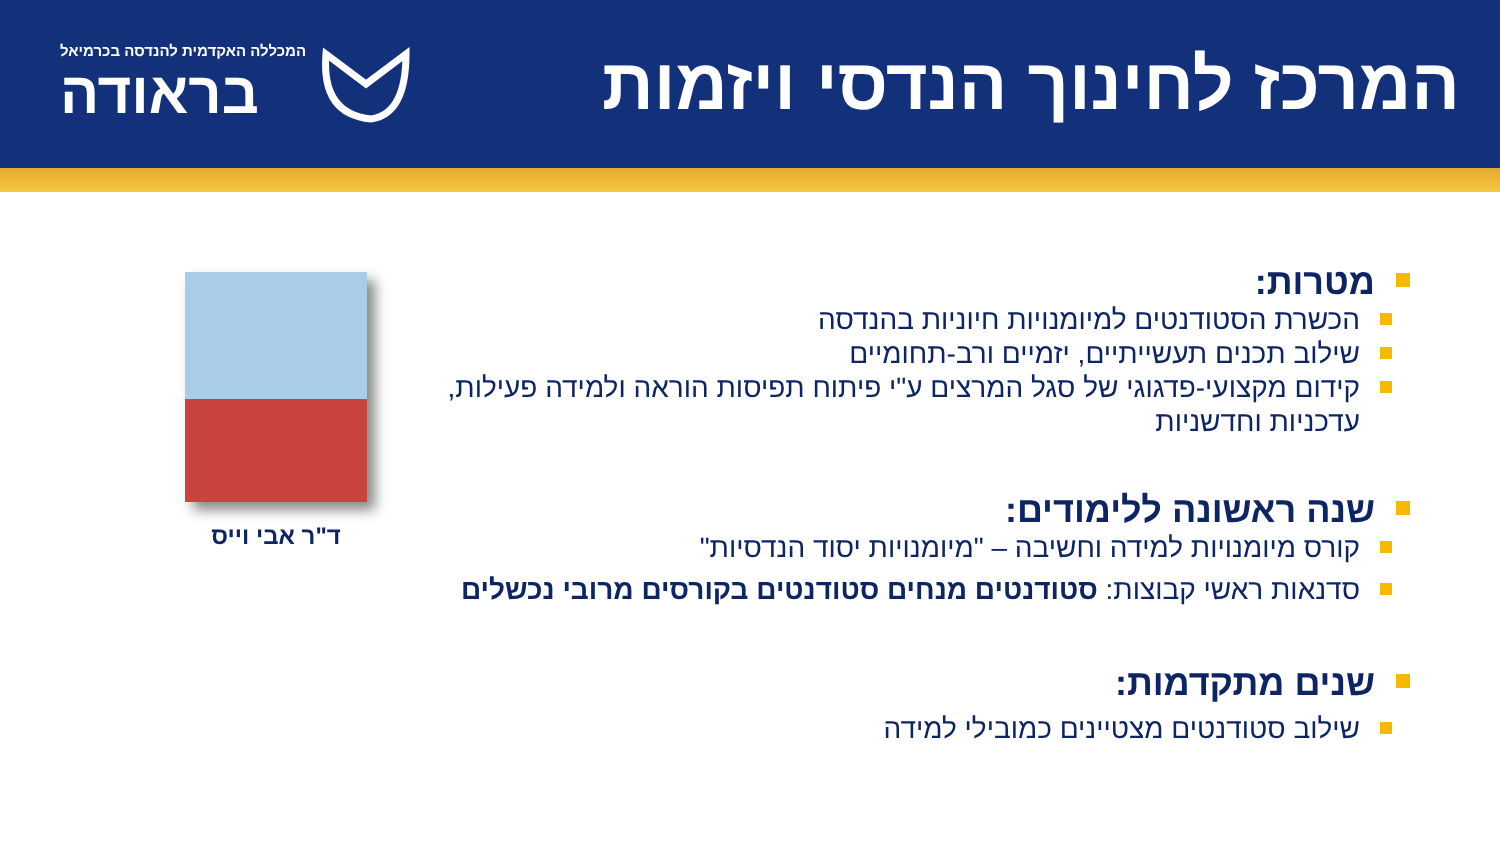המרכז לחינוך הנדסי ויזמות
המכללה האקדמית להנדסה בכרמיאל
בראודה
מטרות:
הכשרת הסטודנטים למיומנויות חיוניות בהנדסה
שילוב תכנים תעשייתיים, יזמיים ורב-תחומיים
קידום מקצועי-פדגוגי של סגל המרצים ע"י פיתוח תפיסות הוראה ולמידה פעילות, עדכניות וחדשניות
שנה ראשונה ללימודים:
קורס מיומנויות למידה וחשיבה – "מיומנויות יסוד הנדסיות"
סדנאות ראשי קבוצות: סטודנטים מנחים סטודנטים בקורסים מרובי נכשלים
שנים מתקדמות:
שילוב סטודנטים מצטיינים כמובילי למידה
ד"ר אבי וייס